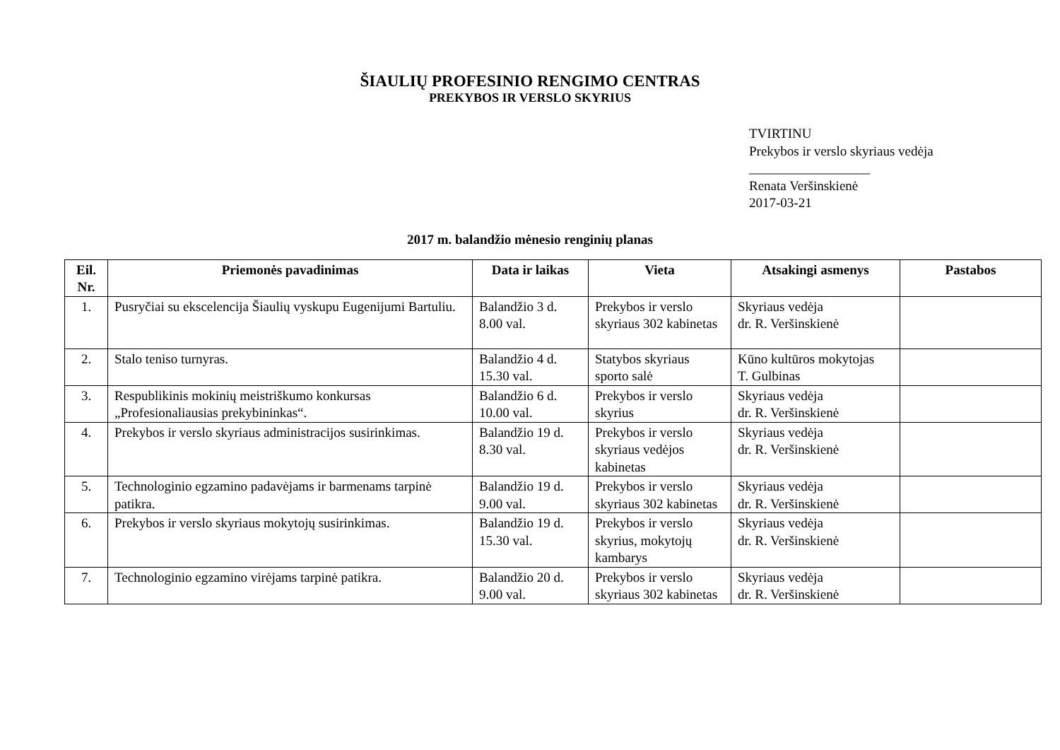ŠIAULIŲ PROFESINIO RENGIMO CENTRAS
PREKYBOS IR VERSLO SKYRIUS
TVIRTINU
Prekybos ir verslo skyriaus vedėja
__________________
Renata Veršinskienė
2017-03-21
2017 m. balandžio mėnesio renginių planas
| Eil. Nr. | Priemonės pavadinimas | Data ir laikas | Vieta | Atsakingi asmenys | Pastabos |
| --- | --- | --- | --- | --- | --- |
| 1. | Pusryčiai su ekscelencija Šiaulių vyskupu Eugenijumi Bartuliu. | Balandžio 3 d. 8.00 val. | Prekybos ir verslo skyriaus 302 kabinetas | Skyriaus vedėja dr. R. Veršinskienė | |
| 2. | Stalo teniso turnyras. | Balandžio 4 d. 15.30 val. | Statybos skyriaus sporto salė | Kūno kultūros mokytojas T. Gulbinas | |
| 3. | Respublikinis mokinių meistriškumo konkursas „Profesionaliausias prekybininkas“. | Balandžio 6 d. 10.00 val. | Prekybos ir verslo skyrius | Skyriaus vedėja dr. R. Veršinskienė | |
| 4. | Prekybos ir verslo skyriaus administracijos susirinkimas. | Balandžio 19 d. 8.30 val. | Prekybos ir verslo skyriaus vedėjos kabinetas | Skyriaus vedėja dr. R. Veršinskienė | |
| 5. | Technologinio egzamino padavėjams ir barmenams tarpinė patikra. | Balandžio 19 d. 9.00 val. | Prekybos ir verslo skyriaus 302 kabinetas | Skyriaus vedėja dr. R. Veršinskienė | |
| 6. | Prekybos ir verslo skyriaus mokytojų susirinkimas. | Balandžio 19 d. 15.30 val. | Prekybos ir verslo skyrius, mokytojų kambarys | Skyriaus vedėja dr. R. Veršinskienė | |
| 7. | Technologinio egzamino virėjams tarpinė patikra. | Balandžio 20 d. 9.00 val. | Prekybos ir verslo skyriaus 302 kabinetas | Skyriaus vedėja dr. R. Veršinskienė | |